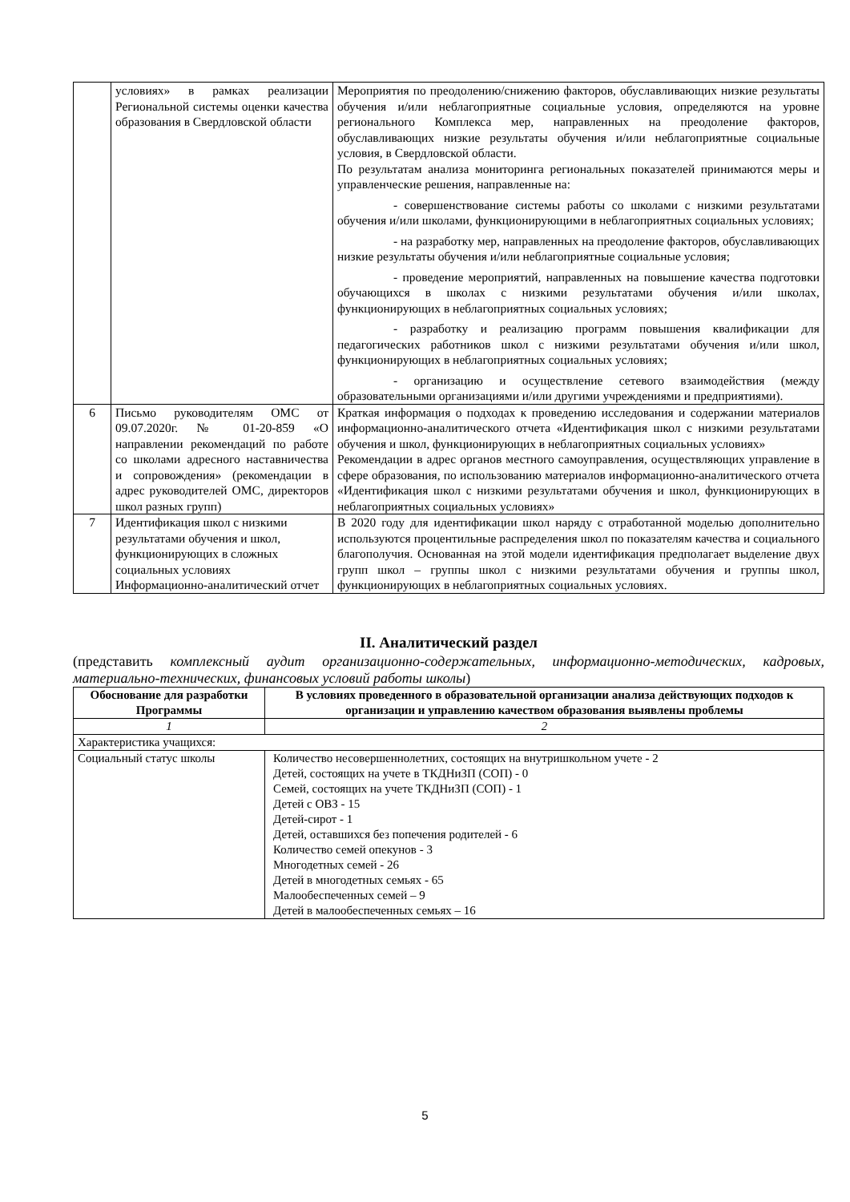| | условиях» в рамках реализации Региональной системы оценки качества образования в Свердловской области | Мероприятия по преодолению/снижению факторов, обуславливающих низкие результаты обучения и/или неблагоприятные социальные условия, определяются на уровне регионального Комплекса мер, направленных на преодоление факторов, обуславливающих низкие результаты обучения и/или неблагоприятные социальные условия, в Свердловской области. По результатам анализа мониторинга региональных показателей принимаются меры и управленческие решения, направленные на: - совершенствование системы работы со школами с низкими результатами обучения и/или школами, функционирующими в неблагоприятных социальных условиях; - на разработку мер, направленных на преодоление факторов, обуславливающих низкие результаты обучения и/или неблагоприятные социальные условия; - проведение мероприятий, направленных на повышение качества подготовки обучающихся в школах с низкими результатами обучения и/или школах, функционирующих в неблагоприятных социальных условиях; - разработку и реализацию программ повышения квалификации для педагогических работников школ с низкими результатами обучения и/или школ, функционирующих в неблагоприятных социальных условиях; - организацию и осуществление сетевого взаимодействия (между образовательными организациями и/или другими учреждениями и предприятиями). |
| 6 | Письмо руководителям ОМС от 09.07.2020г. № 01-20-859 «О направлении рекомендаций по работе со школами адресного наставничества и сопровождения» (рекомендации в адрес руководителей ОМС, директоров школ разных групп) | Краткая информация о подходах к проведению исследования и содержании материалов информационно-аналитического отчета «Идентификация школ с низкими результатами обучения и школ, функционирующих в неблагоприятных социальных условиях» Рекомендации в адрес органов местного самоуправления, осуществляющих управление в сфере образования, по использованию материалов информационно-аналитического отчета «Идентификация школ с низкими результатами обучения и школ, функционирующих в неблагоприятных социальных условиях» |
| 7 | Идентификация школ с низкими результатами обучения и школ, функционирующих в сложных социальных условиях Информационно-аналитический отчет | В 2020 году для идентификации школ наряду с отработанной моделью дополнительно используются процентильные распределения школ по показателям качества и социального благополучия. Основанная на этой модели идентификация предполагает выделение двух групп школ – группы школ с низкими результатами обучения и группы школ, функционирующих в неблагоприятных социальных условиях. |
II. Аналитический раздел
(представить комплексный аудит организационно-содержательных, информационно-методических, кадровых, материально-технических, финансовых условий работы школы)
| Обоснование для разработки Программы | В условиях проведенного в образовательной организации анализа действующих подходов к организации и управлению качеством образования выявлены проблемы |
| --- | --- |
| 1 | 2 |
| Характеристика учащихся: | |
| Социальный статус школы | Количество несовершеннолетних, состоящих на внутришкольном учете - 2 Детей, состоящих на учете в ТКДНиЗП (СОП) - 0 Семей, состоящих на учете ТКДНиЗП (СОП) - 1 Детей с ОВЗ - 15 Детей-сирот - 1 Детей, оставшихся без попечения родителей - 6 Количество семей опекунов - 3 Многодетных семей - 26 Детей в многодетных семьях - 65 Малообеспеченных семей – 9 Детей в малообеспеченных семьях – 16 |
5